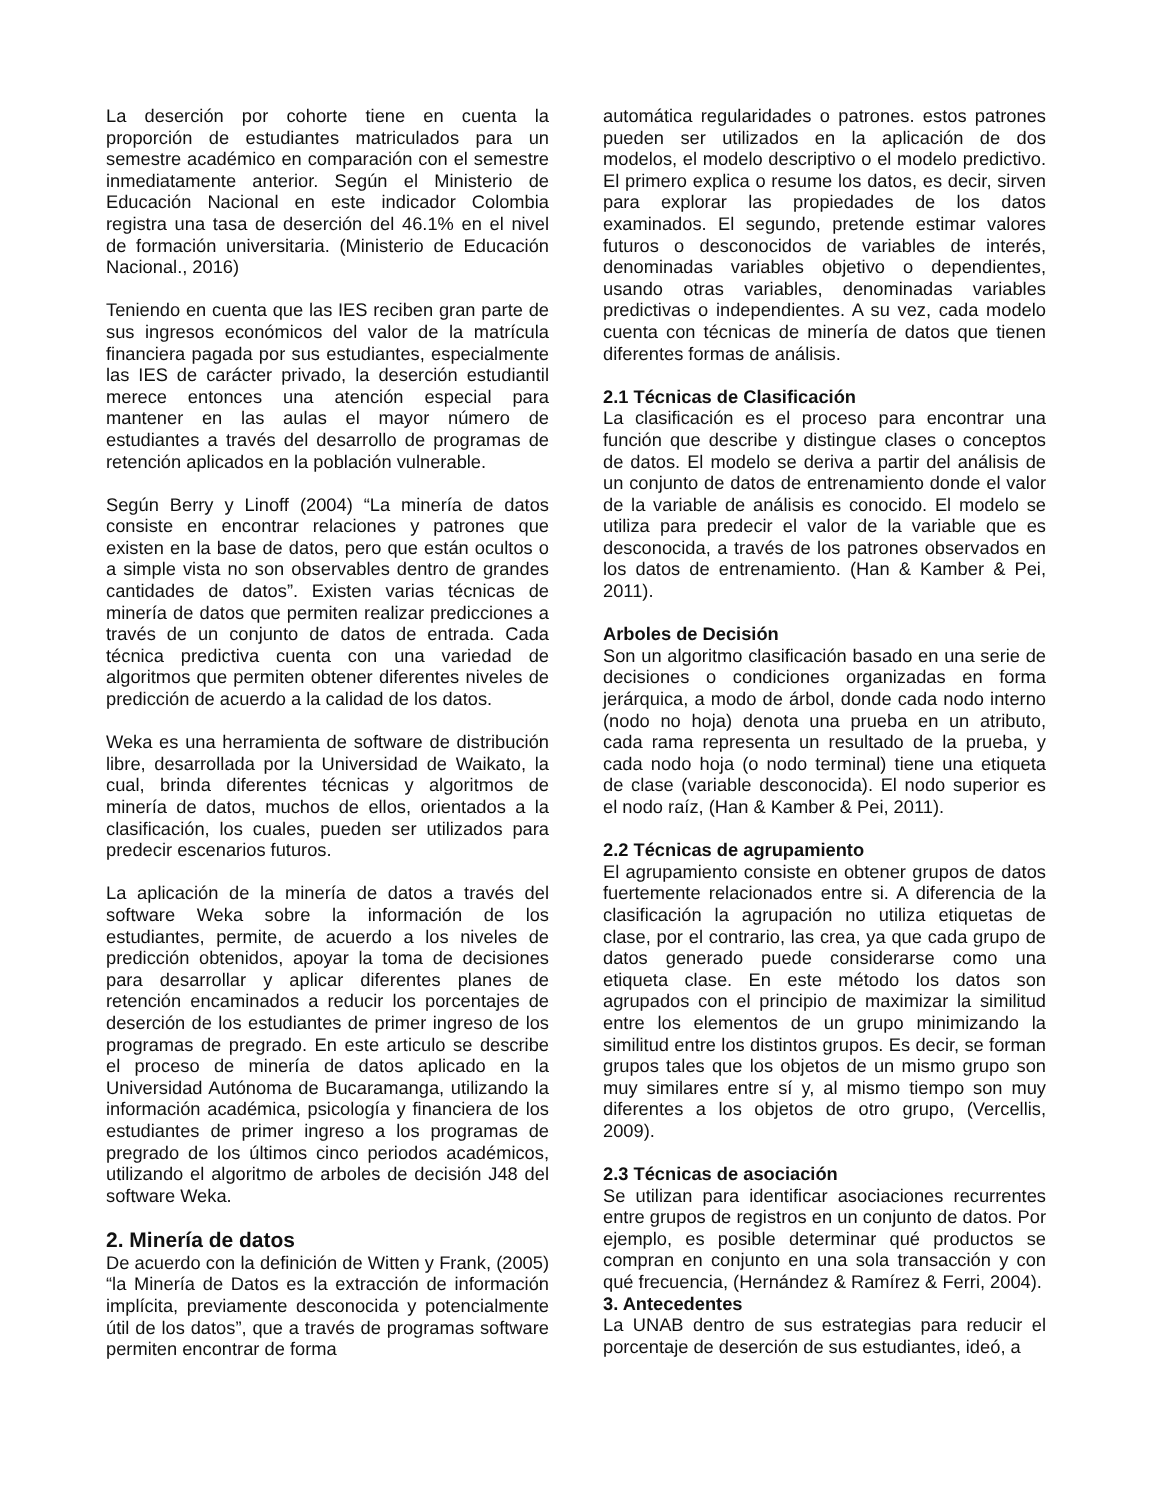La deserción por cohorte tiene en cuenta la proporción de estudiantes matriculados para un semestre académico en comparación con el semestre inmediatamente anterior. Según el Ministerio de Educación Nacional en este indicador Colombia registra una tasa de deserción del 46.1% en el nivel de formación universitaria. (Ministerio de Educación Nacional., 2016)
Teniendo en cuenta que las IES reciben gran parte de sus ingresos económicos del valor de la matrícula financiera pagada por sus estudiantes, especialmente las IES de carácter privado, la deserción estudiantil merece entonces una atención especial para mantener en las aulas el mayor número de estudiantes a través del desarrollo de programas de retención aplicados en la población vulnerable.
Según Berry y Linoff (2004) “La minería de datos consiste en encontrar relaciones y patrones que existen en la base de datos, pero que están ocultos o a simple vista no son observables dentro de grandes cantidades de datos”. Existen varias técnicas de minería de datos que permiten realizar predicciones a través de un conjunto de datos de entrada. Cada técnica predictiva cuenta con una variedad de algoritmos que permiten obtener diferentes niveles de predicción de acuerdo a la calidad de los datos.
Weka es una herramienta de software de distribución libre, desarrollada por la Universidad de Waikato, la cual, brinda diferentes técnicas y algoritmos de minería de datos, muchos de ellos, orientados a la clasificación, los cuales, pueden ser utilizados para predecir escenarios futuros.
La aplicación de la minería de datos a través del software Weka sobre la información de los estudiantes, permite, de acuerdo a los niveles de predicción obtenidos, apoyar la toma de decisiones para desarrollar y aplicar diferentes planes de retención encaminados a reducir los porcentajes de deserción de los estudiantes de primer ingreso de los programas de pregrado. En este articulo se describe el proceso de minería de datos aplicado en la Universidad Autónoma de Bucaramanga, utilizando la información académica, psicología y financiera de los estudiantes de primer ingreso a los programas de pregrado de los últimos cinco periodos académicos, utilizando el algoritmo de arboles de decisión J48 del software Weka.
2. Minería de datos
De acuerdo con la definición de Witten y Frank, (2005) “la Minería de Datos es la extracción de información implícita, previamente desconocida y potencialmente útil de los datos”, que a través de programas software permiten encontrar de forma
automática regularidades o patrones. estos patrones pueden ser utilizados en la aplicación de dos modelos, el modelo descriptivo o el modelo predictivo. El primero explica o resume los datos, es decir, sirven para explorar las propiedades de los datos examinados. El segundo, pretende estimar valores futuros o desconocidos de variables de interés, denominadas variables objetivo o dependientes, usando otras variables, denominadas variables predictivas o independientes. A su vez, cada modelo cuenta con técnicas de minería de datos que tienen diferentes formas de análisis.
2.1 Técnicas de Clasificación
La clasificación es el proceso para encontrar una función que describe y distingue clases o conceptos de datos. El modelo se deriva a partir del análisis de un conjunto de datos de entrenamiento donde el valor de la variable de análisis es conocido. El modelo se utiliza para predecir el valor de la variable que es desconocida, a través de los patrones observados en los datos de entrenamiento. (Han & Kamber & Pei, 2011).
Arboles de Decisión
Son un algoritmo clasificación basado en una serie de decisiones o condiciones organizadas en forma jerárquica, a modo de árbol, donde cada nodo interno (nodo no hoja) denota una prueba en un atributo, cada rama representa un resultado de la prueba, y cada nodo hoja (o nodo terminal) tiene una etiqueta de clase (variable desconocida). El nodo superior es el nodo raíz, (Han & Kamber & Pei, 2011).
2.2 Técnicas de agrupamiento
El agrupamiento consiste en obtener grupos de datos fuertemente relacionados entre si. A diferencia de la clasificación la agrupación no utiliza etiquetas de clase, por el contrario, las crea, ya que cada grupo de datos generado puede considerarse como una etiqueta clase. En este método los datos son agrupados con el principio de maximizar la similitud entre los elementos de un grupo minimizando la similitud entre los distintos grupos. Es decir, se forman grupos tales que los objetos de un mismo grupo son muy similares entre sí y, al mismo tiempo son muy diferentes a los objetos de otro grupo, (Vercellis, 2009).
2.3 Técnicas de asociación
Se utilizan para identificar asociaciones recurrentes entre grupos de registros en un conjunto de datos. Por ejemplo, es posible determinar qué productos se compran en conjunto en una sola transacción y con qué frecuencia, (Hernández & Ramírez & Ferri, 2004).
3. Antecedentes
La UNAB dentro de sus estrategias para reducir el porcentaje de deserción de sus estudiantes, ideó, a